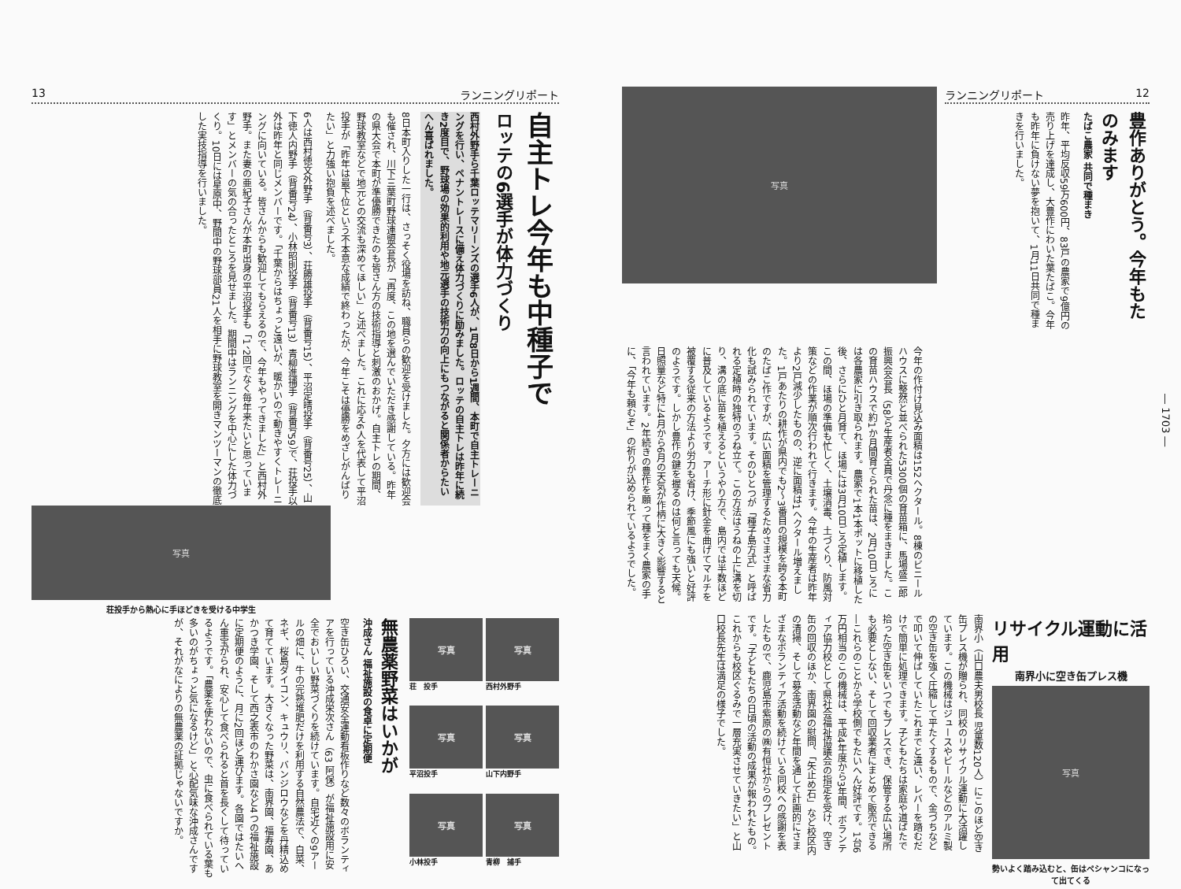13 ランニングリポート
自主トレ今年も中種子で
ロッテの6選手が体力づくり
西村外野手ら千葉ロッテマリーンズの選手6人が、1月8日から1週間、本町で自主トレーニングを行い、ペナントレースに備え体力づくりに励みました。ロッテの自主トレは昨年に続き2度目で、野球場の効果的利用や地元選手の技術力の向上にもつながると関係者からたいへん喜ばれました。
8日本町入りした一行は、さっそく役場を訪ね、職員らの歓迎を受けました。夕方には歓迎会も催され、川下三葉町野球連盟会長が「再度、この地を選んでいただき感謝している。昨年の県大会で本町が準優勝できたのも皆さん方の技術指導と刺激のおかげ。自主トレの期間、野球教室などで地元との交流も深めてほしい」と述べました。これに応え6人を代表して平沼投手が「昨年は最下位という不本意な成績で終わったが、今年こそは優勝をめざしがんばりたい」と力強い抱負を述べました。
6人は西村徳文外野手（背番号3）、荘勝雄投手（背番号15）、平沼定晴投手（背番号25）、山下徳人内野手（背番号24）、小林昭則投手（背番号13）青柳進捕手（背番号59）で、荘投手以外は昨年と同じメンバーです。「千葉からはちょっと遠いが、暖かいので動きやすくトレーニングに向いている。皆さんからも歓迎してもらえるので、今年もやってきました」と西村外野手。また妻の亜紀子さんが本町出身の平沼投手も「1、2回でなく毎年来たいと思っています」とメンバーの気の合ったところを見せました。期間中はランニングを中心にした体力づくり。10日には星原中、野間中の野球部員21人を相手に野球教室を開きマンツーマンの徹底した実技指導を行いました。
写真
荘投手から熱心に手ほどきを受ける中学生
写真
荘　投手
写真
西村外野手
写真
平沼投手
写真
山下内野手
写真
小林投手
写真
青柳　捕手
無農薬野菜はいかが
沖成さん 福祉施設の食卓に定期便
空き缶ひろい、交通安全運動看板作りなど数々のボランティアを行っている沖成栄次さん（63 阿保）が福祉施設用に安全でおいしい野菜づくりを続けています。自宅近くの9アールの畑に、牛の完熟堆肥だけを利用する自然農法で、白菜、ネギ、桜島ダイコン、キュウリ、バンジロウなどを丹精込めて育てています。大きくなった野菜は、南界園、福寿園、あかつき学園、そして西之表市のわかさ園など4つの福祉施設に定期便のように、月に2回ほど運びます。各園ではたいへん重宝がられ、安心して食べられると首を長くして待っているようです。「農薬を使わないので、虫に食べられている葉も多いのがちょっと気になるけど」と心配気味な沖成さんですが、それがなによりの無農薬の証拠じゃないですか。
ランニングリポート 12
豊作ありがとう。今年もたのみます
たばこ農家 共同で種まき
昨年、平均反収59万600円、83戸の農家で9億円の売り上げを達成し、大豊作にわいた葉たばこ。今年も昨年に負けない夢を抱いて、1月11日共同で種まきを行いました。
写真
今年の作付け見込み面積は152ヘクタール。8棟のビニールハウスに整然と並べられた5300個の育苗箱に、馬場盛二郎振興会会長（58）ら生産者全員で丹念に種をまきました。この育苗ハウスで約1か月間育てられた苗は、2月10日ごろには各農家に引き取られます。農家で1本1本ポットに移植した後、さらにひと月育て、ほ場には3月10日ごろ定植します。この間、ほ場の準備も忙しく、土壌消毒、土づくり、防風対策などの作業が順次行われて行きます。今年の生産者は昨年より2戸減少したものの、逆に面積は1ヘクタール増えました。1戸あたりの耕作が県内でも2～3番目の規模を誇る本町のたばこ作ですが、広い面積を管理するためさまざまな省力化も試みられています。そのひとつが「種子島方式」と呼ばれる定植時の独特のうね立て。この方法はうねの上に溝を切り、溝の底に苗を植えるというやり方で、島内では半数ほどに普及しているようです。アーチ形に針金を曲げてマルチを被覆する従来の方法より労力も省け、季節風にも強いと好評のようです。しかし豊作の鍵を握るのは何と言っても天候。日照量など特に4月から6月の天気が作柄に大きく影響すると言われています。2年続きの豊作を願って種をまく農家の手に、「今年も頼むぞ」の祈りが込められているようでした。
リサイクル運動に活用
南界小に空き缶プレス機
写真
勢いよく踏み込むと、缶はペシャンコになって出てくる
南界小（山口農夫男校長 児童数120人）にこのほど空き缶プレス機が贈られ、同校のリサイクル運動に大活躍しています。この機械はジュースやビールなどのアルミ製の空き缶を強く圧縮して平たくするもので、金づちなどで叩いて伸ばしていたこれまでと違い、レバーを踏むだけで簡単に処理できます。子どもたちは家庭や道ばたで拾った空き缶をいつでもプレスでき、保管する広い場所も必要としない、そして回収業者にまとめて販売できる―これらのことから学校側でもたいへん好評です。1台6万円相当のこの機械は、平成4年度から3年間、ボランティア協力校として県社会福祉協議会の指定を受け、空き缶の回収のほか、南界園の慰問、「矢止め石」など校区内の清掃、そして募金活動など年間を通して計画的にさまざまなボランティア活動を続けている同校への感謝を表したもので、鹿児島市紫原の㈱有恒社からのプレゼントです。「子どもたちの日頃の活動の成果が報われたもの。これからも校区ぐるみで一層充実させていきたい」と山口校長先生は満足の様子でした。
― 1703 ―